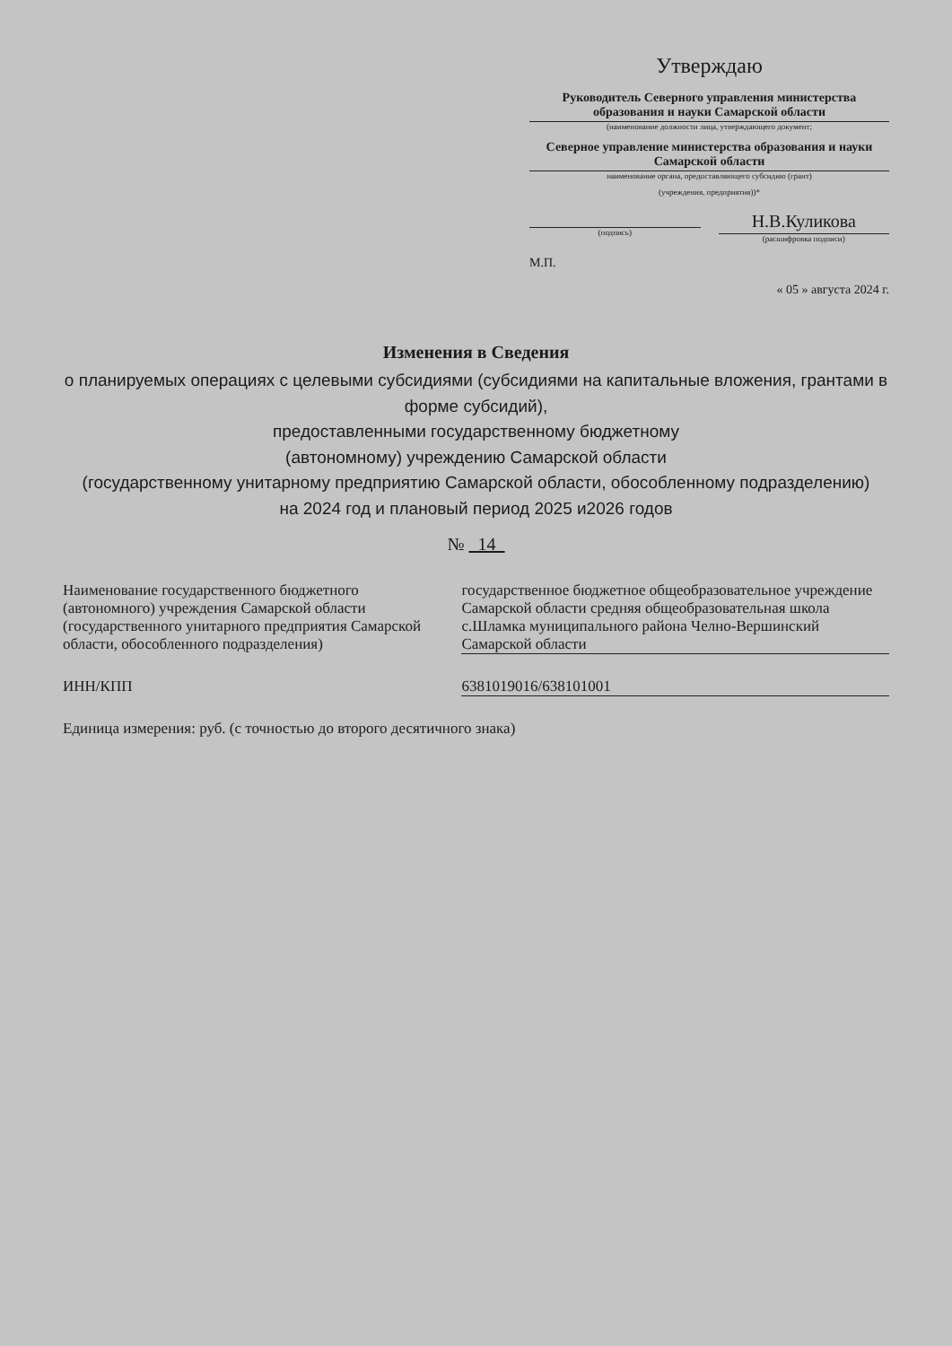Утверждаю
Руководитель Северного управления министерства образования и науки Самарской области
(наименование должности лица, утверждающего документ;
Северное управление министерства образования и науки Самарской области
наименование органа, предоставляющего субсидию (грант)
(учреждения, предприятия))*
(подпись)
Н.В.Куликова
(расшифровка подписи)
М.П.
« 05 » августа 2024 г.
Изменения в Сведения
о планируемых операциях с целевыми субсидиями (субсидиями на капитальные вложения, грантами в форме субсидий),
предоставленными государственному бюджетному
(автономному) учреждению Самарской области
(государственному унитарному предприятию Самарской области, обособленному подразделению)
на 2024 год и плановый период 2025 и2026 годов
№ 14
Наименование государственного бюджетного (автономного) учреждения Самарской области (государственного унитарного предприятия Самарской области, обособленного подразделения)
государственное бюджетное общеобразовательное учреждение Самарской области средняя общеобразовательная школа с.Шламка муниципального района Челно-Вершинский Самарской области
ИНН/КПП 6381019016/638101001
Единица измерения: руб. (с точностью до второго десятичного знака)